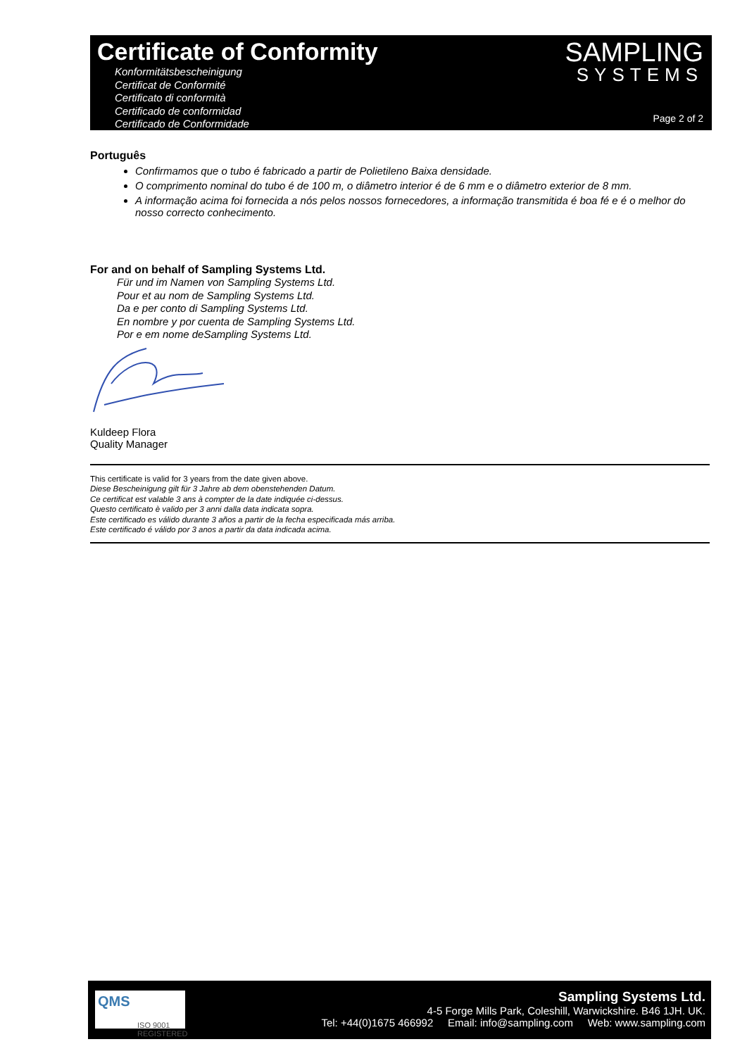Certificate of Conformity
Konformitätsbescheinigung
Certificat de Conformité
Certificato di conformità
Certificado de conformidad
Certificado de Conformidade
SAMPLING
SYSTEMS
Page 2 of 2
Português
Confirmamos que o tubo é fabricado a partir de Polietileno Baixa densidade.
O comprimento nominal do tubo é de 100 m, o diâmetro interior é de 6 mm e o diâmetro exterior de 8 mm.
A informação acima foi fornecida a nós pelos nossos fornecedores, a informação transmitida é boa fé e é o melhor do nosso correcto conhecimento.
For and on behalf of Sampling Systems Ltd.
Für und im Namen von Sampling Systems Ltd.
Pour et au nom de Sampling Systems Ltd.
Da e per conto di Sampling Systems Ltd.
En nombre y por cuenta de Sampling Systems Ltd.
Por e em nome deSampling Systems Ltd.
Kuldeep Flora
Quality Manager
This certificate is valid for 3 years from the date given above.
Diese Bescheinigung gilt für 3 Jahre ab dem obenstehenden Datum.
Ce certificat est valable 3 ans à compter de la date indiquée ci-dessus.
Questo certificato è valido per 3 anni dalla data indicata sopra.
Este certificado es válido durante 3 años a partir de la fecha especificada más arriba.
Este certificado é válido por 3 anos a partir da data indicada acima.
QMS
ISO 9001
REGISTERED
Sampling Systems Ltd.
4-5 Forge Mills Park, Coleshill, Warwickshire. B46 1JH. UK.
Tel: +44(0)1675 466992 Email: info@sampling.com Web: www.sampling.com